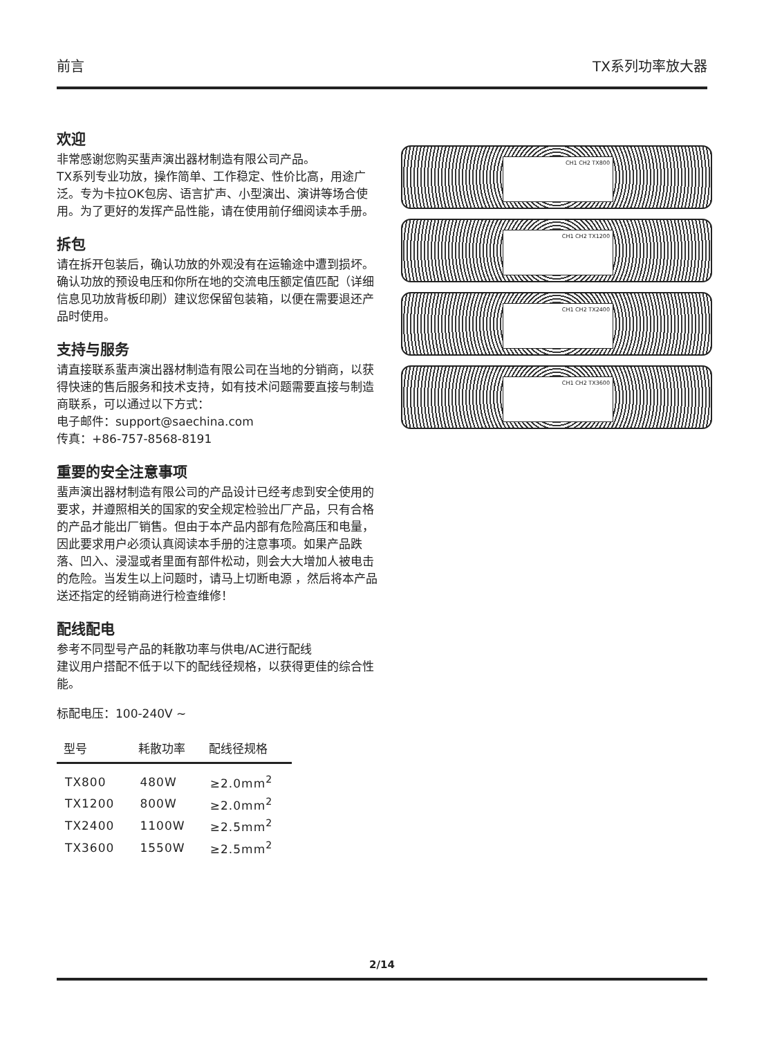前言 TX系列功率放大器
欢迎
非常感谢您购买蜚声演出器材制造有限公司产品。
TX系列专业功放，操作简单、工作稳定、性价比高，用途广泛。专为卡拉OK包房、语言扩声、小型演出、演讲等场合使用。为了更好的发挥产品性能，请在使用前仔细阅读本手册。
拆包
请在拆开包装后，确认功放的外观没有在运输途中遭到损坏。确认功放的预设电压和你所在地的交流电压额定值匹配（详细信息见功放背板印刷）建议您保留包装箱，以便在需要退还产品时使用。
支持与服务
请直接联系蜚声演出器材制造有限公司在当地的分销商，以获得快速的售后服务和技术支持，如有技术问题需要直接与制造商联系，可以通过以下方式：
电子邮件：support@saechina.com
传真：+86-757-8568-8191
重要的安全注意事项
蜚声演出器材制造有限公司的产品设计已经考虑到安全使用的要求，并遵照相关的国家的安全规定检验出厂产品，只有合格的产品才能出厂销售。但由于本产品内部有危险高压和电量，因此要求用户必须认真阅读本手册的注意事项。如果产品跌落、凹入、浸湿或者里面有部件松动，则会大大增加人被电击的危险。当发生以上问题时，请马上切断电源 ，然后将本产品送还指定的经销商进行检查维修！
配线配电
参考不同型号产品的耗散功率与供电/AC进行配线
建议用户搭配不低于以下的配线径规格，以获得更佳的综合性能。
标配电压：100-240V ~
| 型号 | 耗散功率 | 配线径规格 |
| --- | --- | --- |
| TX800 | 480W | ≥2.0mm<sup>2</sup> |
| TX1200 | 800W | ≥2.0mm<sup>2</sup> |
| TX2400 | 1100W | ≥2.5mm<sup>2</sup> |
| TX3600 | 1550W | ≥2.5mm<sup>2</sup> |
CH1 CH2 TX800
CH1 CH2 TX1200
CH1 CH2 TX2400
CH1 CH2 TX3600
2/14